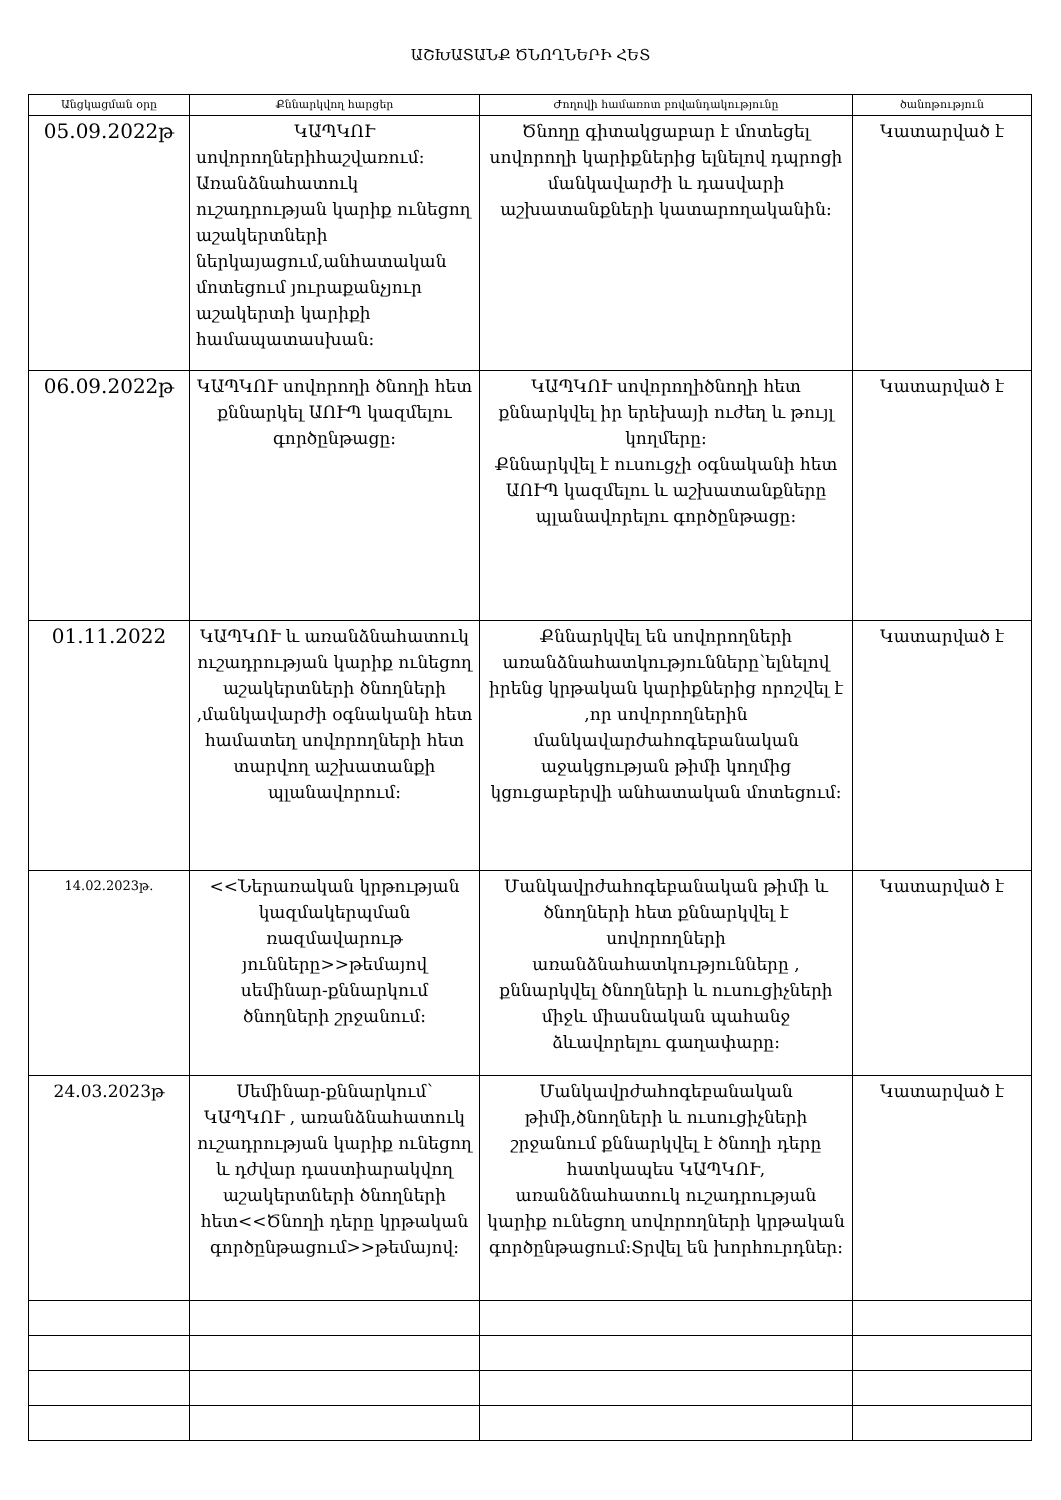ԱՇԽԱՏԱՆՔ ԾՆՈՂՆԵՐԻ ՀԵՏ
| Անցկացման օրը | Քննարկվող հարցեր | Ժողովի համառոտ բովանդակությունը | ծանոթություն |
| --- | --- | --- | --- |
| 05.09.2022թ | ԿԱՊԿՈՒ սովորողներիհաշվառում: Առանձնահատուկ ուշադրության կարիք ունեցող աշակերտների ներկայացում,անհատական մոտեցում յուրաքանչյուր աշակերտի կարիքի համապատասխան: | Ծնողը գիտակցաբար է մոտեցել սովորողի կարիքներից ելնելով դպրոցի մանկավարժի և դասվարի աշխատանքների կատարողականին: | Կատարված է |
| 06.09.2022թ | ԿԱՊԿՈՒ սովորողի ծնողի հետ քննարկել ԱՈՒՊ կազմելու գործընթացը: | ԿԱՊԿՈՒ սովորողիծնողի հետ քննարկվել իր երեխայի ուժեղ և թույլ կողմերը: Քննարկվել է ուսուցչի օգնականի հետ ԱՈՒՊ կազմելու և աշխատանքները պլանավորելու գործընթացը: | Կատարված է |
| 01.11.2022 | ԿԱՊԿՈՒ և առանձնահատուկ ուշադրության կարիք ունեցող աշակերտների ծնողների ,մանկավարժի օգնականի հետ համատեղ սովորողների հետ տարվող աշխատանքի պլանավորում: | Քննարկվել են սովորողների առանձնահատկությունները՝ելնելով իրենց կրթական կարիքներից որոշվել է ,որ սովորողներին մանկավարժահոգեբանական աջակցության թիմի կողմից կցուցաբերվի անհատական մոտեցում: | Կատարված է |
| 14.02.2023թ. | <<Ներառական կրթության կազմակերպման ռազմավարութ յունները>>թեմայով սեմինար-քննարկում ծնողների շրջանում: | Մանկավրժահոգեբանական թիմի և ծնողների հետ քննարկվել է սովորողների առանձնահատկությունները , քննարկվել ծնողների և ուսուցիչների միջև միասնական պահանջ ձևավորելու գաղափարը: | Կատարված է |
| 24.03.2023թ | Սեմինար-քննարկում՝ ԿԱՊԿՈՒ , առանձնահատուկ ուշադրության կարիք ունեցող և դժվար դաստիարակվող աշակերտների ծնողների հետ<<Ծնողի դերը կրթական գործընթացում>>թեմայով: | Մանկավրժահոգեբանական թիմի,ծնողների և ուսուցիչների շրջանում քննարկվել է ծնողի դերը հատկապես ԿԱՊԿՈՒ, առանձնահատուկ ուշադրության կարիք ունեցող սովորողների կրթական գործընթացում:Տրվել են խորհուրդներ: | Կատարված է |